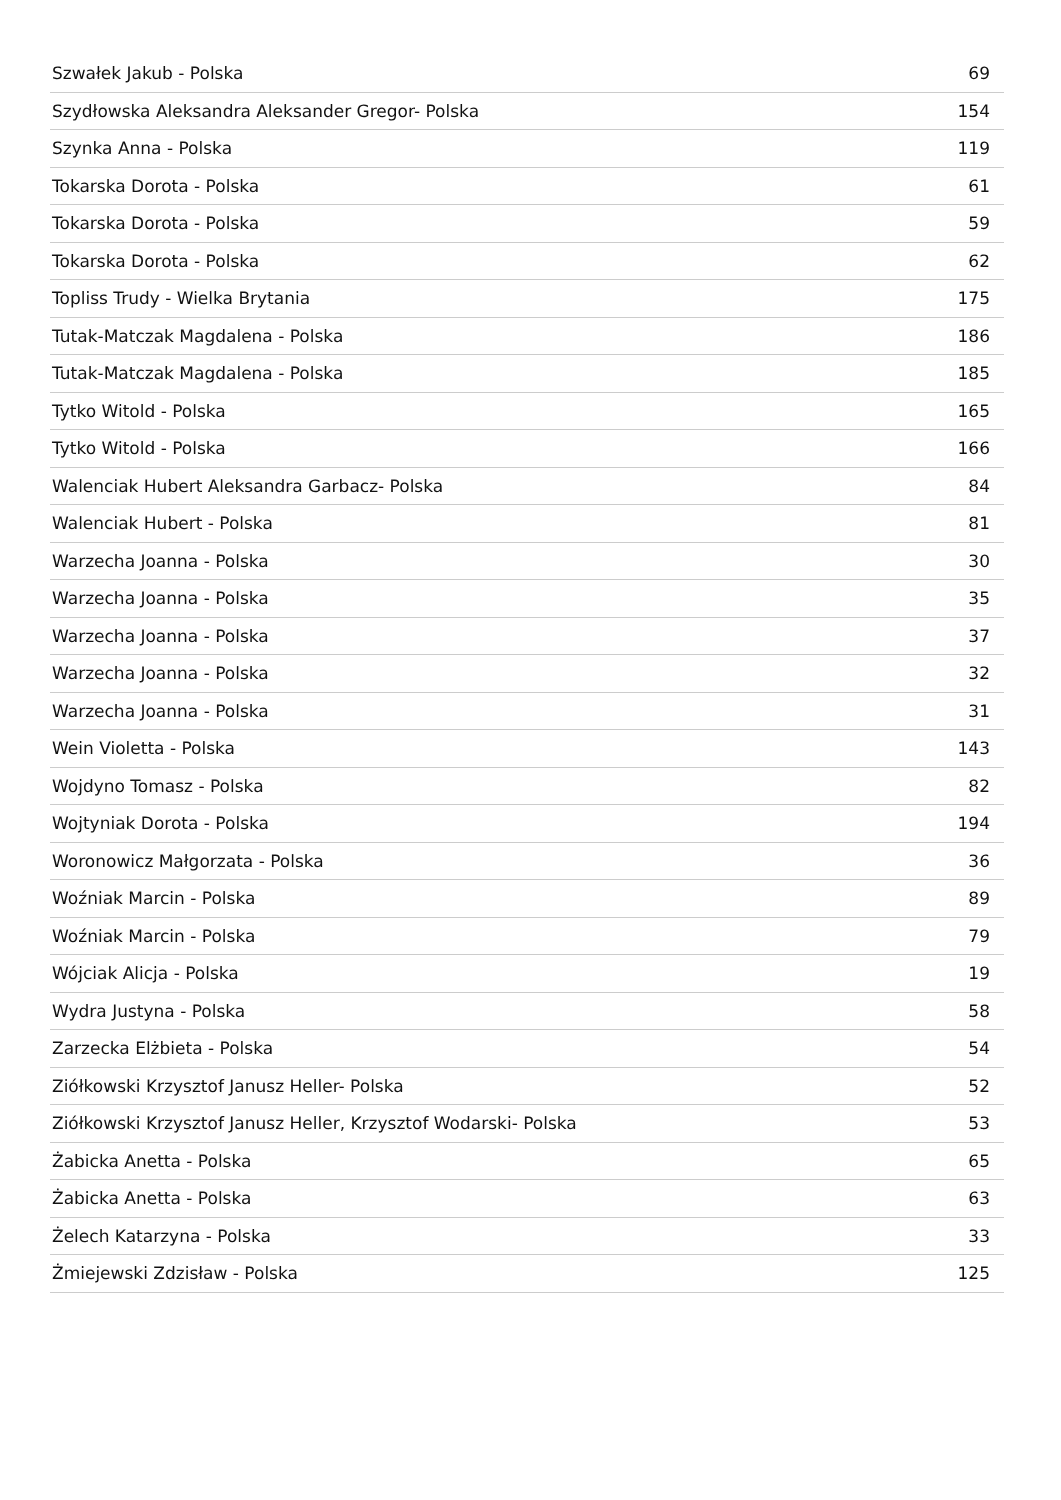| Szwałek Jakub - Polska | 69 |
| Szydłowska Aleksandra Aleksander Gregor- Polska | 154 |
| Szynka Anna - Polska | 119 |
| Tokarska Dorota - Polska | 61 |
| Tokarska Dorota - Polska | 59 |
| Tokarska Dorota - Polska | 62 |
| Topliss Trudy - Wielka Brytania | 175 |
| Tutak-Matczak Magdalena - Polska | 186 |
| Tutak-Matczak Magdalena - Polska | 185 |
| Tytko Witold - Polska | 165 |
| Tytko Witold - Polska | 166 |
| Walenciak Hubert Aleksandra Garbacz- Polska | 84 |
| Walenciak Hubert - Polska | 81 |
| Warzecha Joanna - Polska | 30 |
| Warzecha Joanna - Polska | 35 |
| Warzecha Joanna - Polska | 37 |
| Warzecha Joanna - Polska | 32 |
| Warzecha Joanna - Polska | 31 |
| Wein Violetta - Polska | 143 |
| Wojdyno Tomasz - Polska | 82 |
| Wojtyniak Dorota - Polska | 194 |
| Woronowicz Małgorzata - Polska | 36 |
| Woźniak Marcin - Polska | 89 |
| Woźniak Marcin - Polska | 79 |
| Wójciak Alicja - Polska | 19 |
| Wydra Justyna - Polska | 58 |
| Zarzecka Elżbieta - Polska | 54 |
| Ziółkowski Krzysztof Janusz Heller- Polska | 52 |
| Ziółkowski Krzysztof Janusz Heller, Krzysztof Wodarski- Polska | 53 |
| Żabicka Anetta - Polska | 65 |
| Żabicka Anetta - Polska | 63 |
| Żelech Katarzyna - Polska | 33 |
| Żmiejewski Zdzisław - Polska | 125 |